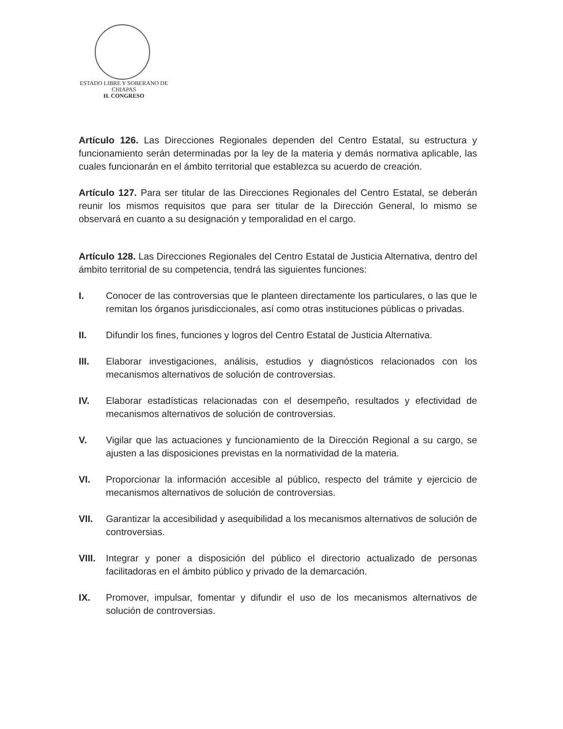ESTADO LIBRE Y SOBERANO DE
CHIAPAS
H. CONGRESO
Artículo 126. Las Direcciones Regionales dependen del Centro Estatal, su estructura y funcionamiento serán determinadas por la ley de la materia y demás normativa aplicable, las cuales funcionarán en el ámbito territorial que establezca su acuerdo de creación.
Artículo 127. Para ser titular de las Direcciones Regionales del Centro Estatal, se deberán reunir los mismos requisitos que para ser titular de la Dirección General, lo mismo se observará en cuanto a su designación y temporalidad en el cargo.
Artículo 128. Las Direcciones Regionales del Centro Estatal de Justicia Alternativa, dentro del ámbito territorial de su competencia, tendrá las siguientes funciones:
I. Conocer de las controversias que le planteen directamente los particulares, o las que le remitan los órganos jurisdiccionales, así como otras instituciones públicas o privadas.
II. Difundir los fines, funciones y logros del Centro Estatal de Justicia Alternativa.
III. Elaborar investigaciones, análisis, estudios y diagnósticos relacionados con los mecanismos alternativos de solución de controversias.
IV. Elaborar estadísticas relacionadas con el desempeño, resultados y efectividad de mecanismos alternativos de solución de controversias.
V. Vigilar que las actuaciones y funcionamiento de la Dirección Regional a su cargo, se ajusten a las disposiciones previstas en la normatividad de la materia.
VI. Proporcionar la información accesible al público, respecto del trámite y ejercicio de mecanismos alternativos de solución de controversias.
VII. Garantizar la accesibilidad y asequibilidad a los mecanismos alternativos de solución de controversias.
VIII. Integrar y poner a disposición del público el directorio actualizado de personas facilitadoras en el ámbito público y privado de la demarcación.
IX. Promover, impulsar, fomentar y difundir el uso de los mecanismos alternativos de solución de controversias.